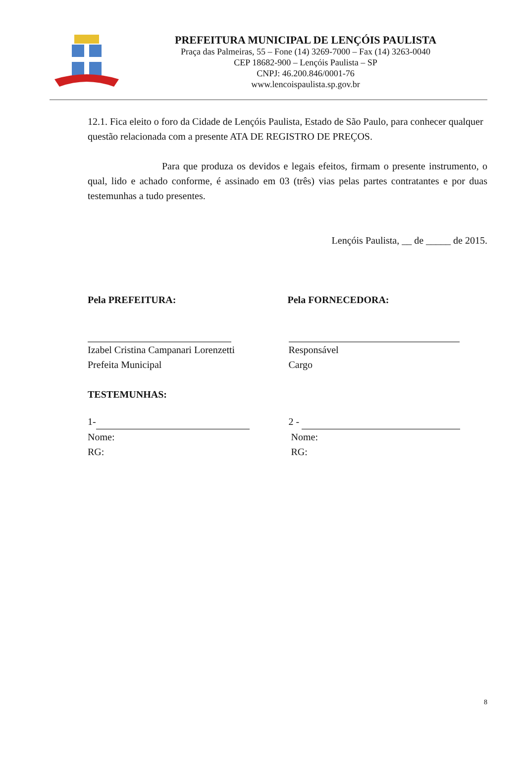PREFEITURA MUNICIPAL DE LENÇÓIS PAULISTA
Praça das Palmeiras, 55 – Fone (14) 3269-7000 – Fax (14) 3263-0040
CEP 18682-900 – Lençóis Paulista – SP
CNPJ: 46.200.846/0001-76
www.lencoispaulista.sp.gov.br
12.1. Fica eleito o foro da Cidade de Lençóis Paulista, Estado de São Paulo, para conhecer qualquer questão relacionada com a presente ATA DE REGISTRO DE PREÇOS.
Para que produza os devidos e legais efeitos, firmam o presente instrumento, o qual, lido e achado conforme, é assinado em 03 (três) vias pelas partes contratantes e por duas testemunhas a tudo presentes.
Lençóis Paulista, __ de _____ de 2015.
Pela PREFEITURA: Pela FORNECEDORA:
Izabel Cristina Campanari Lorenzetti
Prefeita Municipal
Responsável
Cargo
TESTEMUNHAS:
1-
Nome:
RG:
2 -
Nome:
RG:
8